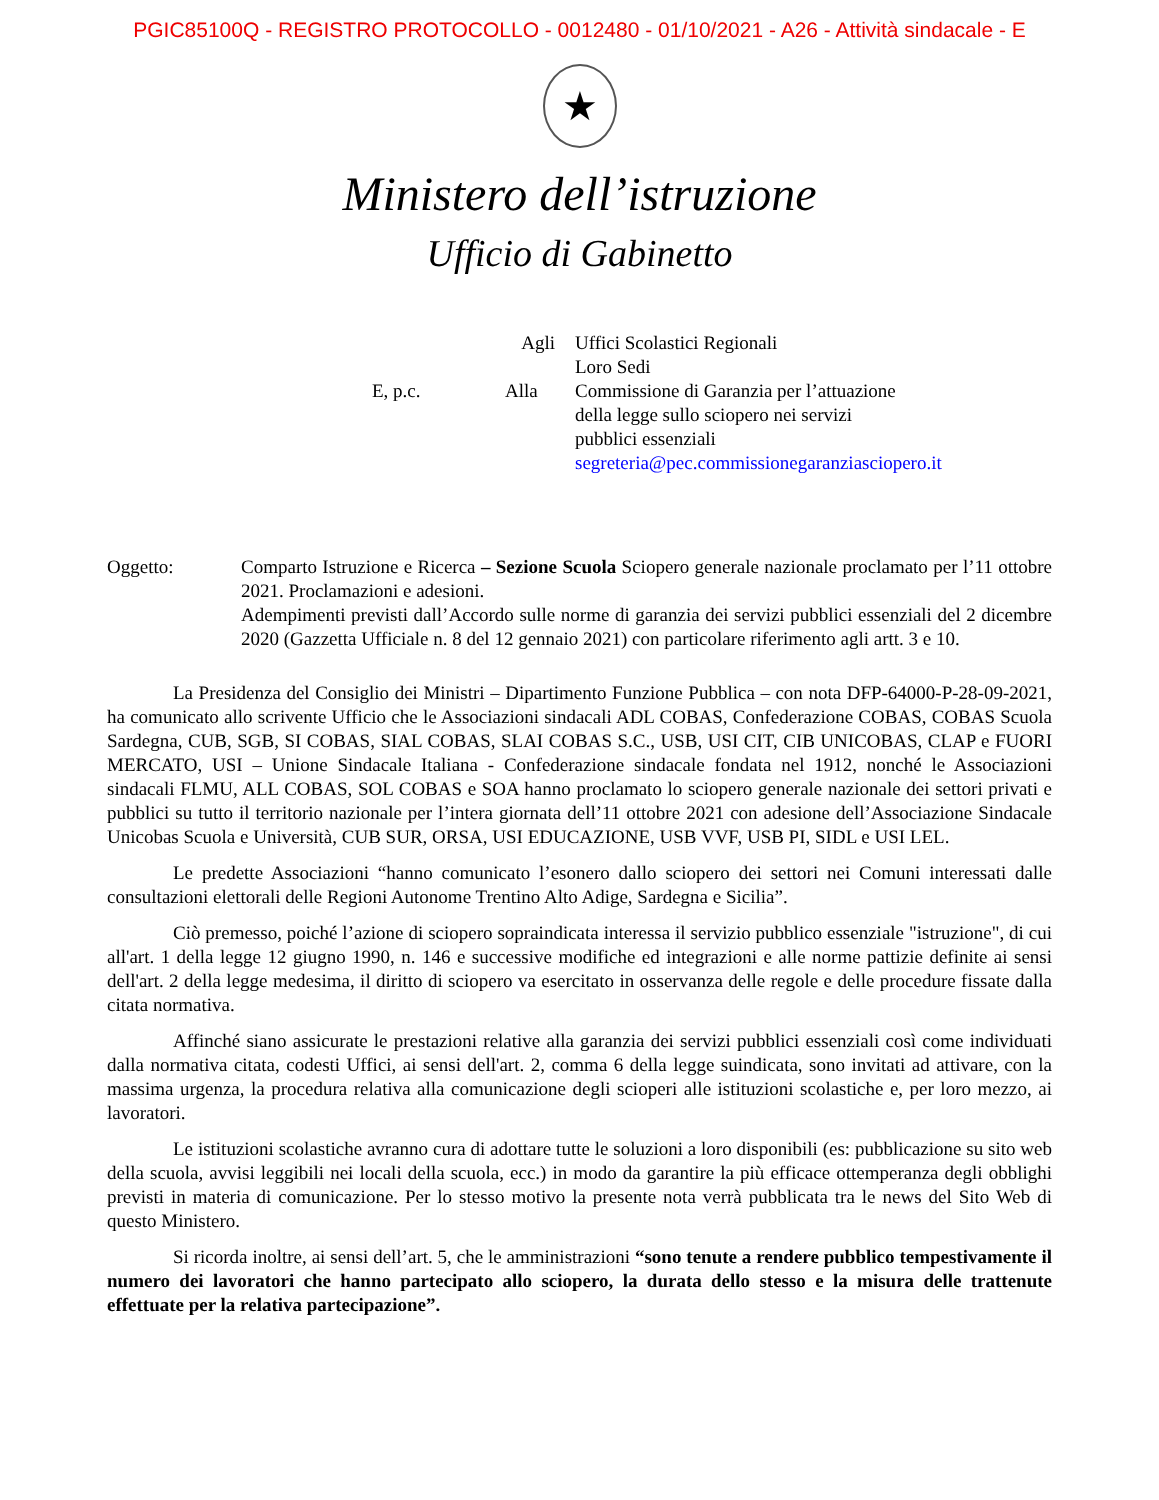PGIC85100Q - REGISTRO PROTOCOLLO - 0012480 - 01/10/2021 - A26 - Attività sindacale - E
★
Ministero dell’istruzione
Ufficio di Gabinetto
Agli
Uffici Scolastici Regionali
Loro Sedi
E, p.c.
Alla
Commissione di Garanzia per l’attuazione
della legge sullo sciopero nei servizi
pubblici essenziali
segreteria@pec.commissionegaranziasciopero.it
Oggetto:
Comparto Istruzione e Ricerca – Sezione Scuola Sciopero generale nazionale proclamato per l’11 ottobre 2021. Proclamazioni e adesioni.
Adempimenti previsti dall’Accordo sulle norme di garanzia dei servizi pubblici essenziali del 2 dicembre 2020 (Gazzetta Ufficiale n. 8 del 12 gennaio 2021) con particolare riferimento agli artt. 3 e 10.
La Presidenza del Consiglio dei Ministri – Dipartimento Funzione Pubblica – con nota DFP-64000-P-28-09-2021, ha comunicato allo scrivente Ufficio che le Associazioni sindacali ADL COBAS, Confederazione COBAS, COBAS Scuola Sardegna, CUB, SGB, SI COBAS, SIAL COBAS, SLAI COBAS S.C., USB, USI CIT, CIB UNICOBAS, CLAP e FUORI MERCATO, USI – Unione Sindacale Italiana - Confederazione sindacale fondata nel 1912, nonché le Associazioni sindacali FLMU, ALL COBAS, SOL COBAS e SOA hanno proclamato lo sciopero generale nazionale dei settori privati e pubblici su tutto il territorio nazionale per l’intera giornata dell’11 ottobre 2021 con adesione dell’Associazione Sindacale Unicobas Scuola e Università, CUB SUR, ORSA, USI EDUCAZIONE, USB VVF, USB PI, SIDL e USI LEL.
Le predette Associazioni “hanno comunicato l’esonero dallo sciopero dei settori nei Comuni interessati dalle consultazioni elettorali delle Regioni Autonome Trentino Alto Adige, Sardegna e Sicilia”.
Ciò premesso, poiché l’azione di sciopero sopraindicata interessa il servizio pubblico essenziale "istruzione", di cui all'art. 1 della legge 12 giugno 1990, n. 146 e successive modifiche ed integrazioni e alle norme pattizie definite ai sensi dell'art. 2 della legge medesima, il diritto di sciopero va esercitato in osservanza delle regole e delle procedure fissate dalla citata normativa.
Affinché siano assicurate le prestazioni relative alla garanzia dei servizi pubblici essenziali così come individuati dalla normativa citata, codesti Uffici, ai sensi dell'art. 2, comma 6 della legge suindicata, sono invitati ad attivare, con la massima urgenza, la procedura relativa alla comunicazione degli scioperi alle istituzioni scolastiche e, per loro mezzo, ai lavoratori.
Le istituzioni scolastiche avranno cura di adottare tutte le soluzioni a loro disponibili (es: pubblicazione su sito web della scuola, avvisi leggibili nei locali della scuola, ecc.) in modo da garantire la più efficace ottemperanza degli obblighi previsti in materia di comunicazione. Per lo stesso motivo la presente nota verrà pubblicata tra le news del Sito Web di questo Ministero.
Si ricorda inoltre, ai sensi dell’art. 5, che le amministrazioni “sono tenute a rendere pubblico tempestivamente il numero dei lavoratori che hanno partecipato allo sciopero, la durata dello stesso e la misura delle trattenute effettuate per la relativa partecipazione”.